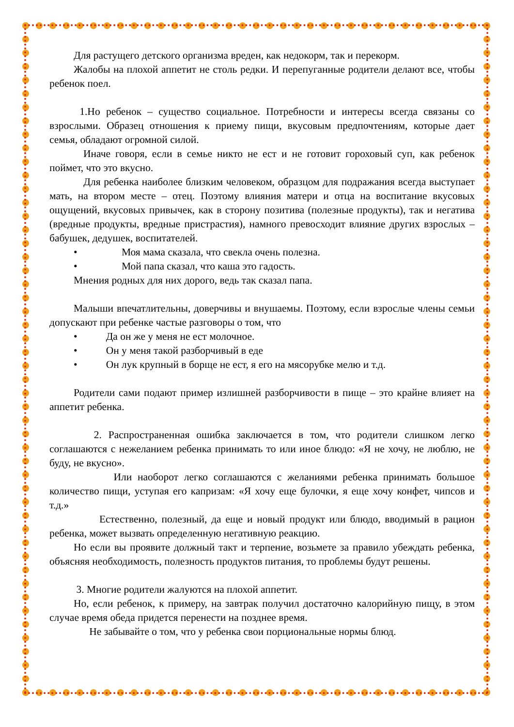Для растущего детского организма вреден, как недокорм, так и перекорм.
Жалобы на плохой аппетит не столь редки. И перепуганные родители делают все, чтобы ребенок поел.
1.Но ребенок – существо социальное. Потребности и интересы всегда связаны со взрослыми. Образец отношения к приему пищи, вкусовым предпочтениям, которые дает семья, обладают огромной силой.
Иначе говоря, если в семье никто не ест и не готовит гороховый суп, как ребенок поймет, что это вкусно.
Для ребенка наиболее близким человеком, образцом для подражания всегда выступает мать, на втором месте – отец. Поэтому влияния матери и отца на воспитание вкусовых ощущений, вкусовых привычек, как в сторону позитива (полезные продукты), так и негатива (вредные продукты, вредные пристрастия), намного превосходит влияние других взрослых – бабушек, дедушек, воспитателей.
• Моя мама сказала, что свекла очень полезна.
• Мой папа сказал, что каша это гадость.
Мнения родных для них дорого, ведь так сказал папа.
Малыши впечатлительны, доверчивы и внушаемы. Поэтому, если взрослые члены семьи допускают при ребенке частые разговоры о том, что
• Да он же у меня не ест молочное.
• Он у меня такой разборчивый в еде
• Он лук крупный в борще не ест, я его на мясорубке мелю и т.д.
Родители сами подают пример излишней разборчивости в пище – это крайне влияет на аппетит ребенка.
2. Распространенная ошибка заключается в том, что родители слишком легко соглашаются с нежеланием ребенка принимать то или иное блюдо: «Я не хочу, не люблю, не буду, не вкусно».
Или наоборот легко соглашаются с желаниями ребенка принимать большое количество пищи, уступая его капризам: «Я хочу еще булочки, я еще хочу конфет, чипсов и т.д.»
Естественно, полезный, да еще и новый продукт или блюдо, вводимый в рацион ребенка, может вызвать определенную негативную реакцию.
Но если вы проявите должный такт и терпение, возьмете за правило убеждать ребенка, объясняя необходимость, полезность продуктов питания, то проблемы будут решены.
3. Многие родители жалуются на плохой аппетит.
Но, если ребенок, к примеру, на завтрак получил достаточно калорийную пищу, в этом случае время обеда придется перенести на позднее время.
Не забывайте о том, что у ребенка свои порциональные нормы блюд.